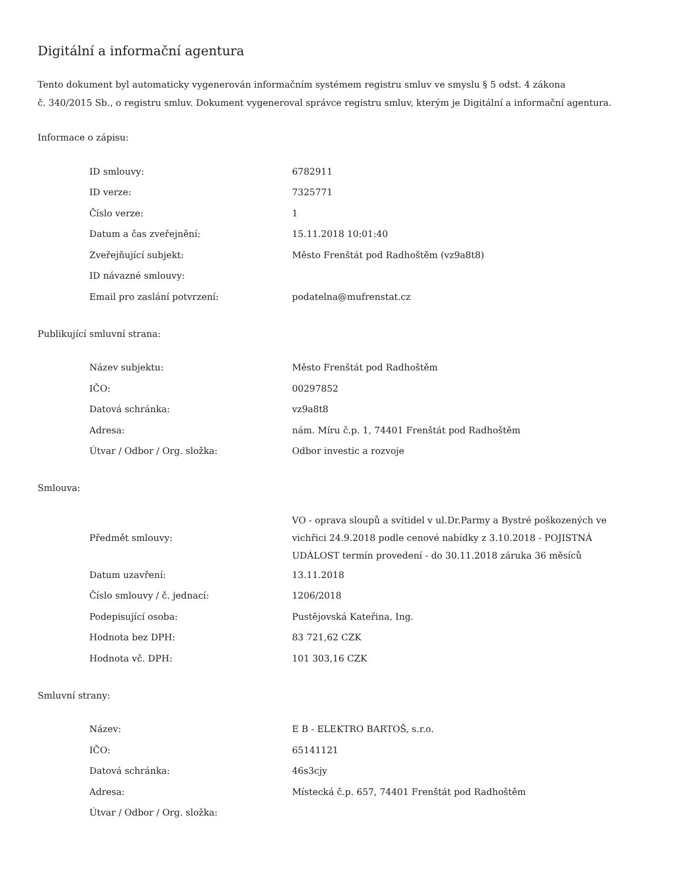Digitální a informační agentura
Tento dokument byl automaticky vygenerován informačním systémem registru smluv ve smyslu § 5 odst. 4 zákona
č. 340/2015 Sb., o registru smluv. Dokument vygeneroval správce registru smluv, kterým je Digitální a informační agentura.
Informace o zápisu:
| ID smlouvy: | 6782911 |
| ID verze: | 7325771 |
| Číslo verze: | 1 |
| Datum a čas zveřejnění: | 15.11.2018 10:01:40 |
| Zveřejňující subjekt: | Město Frenštát pod Radhoštěm (vz9a8t8) |
| ID návazné smlouvy: | |
| Email pro zaslání potvrzení: | podatelna@mufrenstat.cz |
Publikující smluvní strana:
| Název subjektu: | Město Frenštát pod Radhoštěm |
| IČO: | 00297852 |
| Datová schránka: | vz9a8t8 |
| Adresa: | nám. Míru č.p. 1, 74401 Frenštát pod Radhoštěm |
| Útvar / Odbor / Org. složka: | Odbor investic a rozvoje |
Smlouva:
| Předmět smlouvy: | VO - oprava sloupů a svítidel v ul.Dr.Parmy a Bystré poškozených ve vichřici 24.9.2018 podle cenové nabídky z 3.10.2018 - POJISTNÁ UDÁLOST termín provedení - do 30.11.2018 záruka 36 měsíců |
| Datum uzavření: | 13.11.2018 |
| Číslo smlouvy / č. jednací: | 1206/2018 |
| Podepisující osoba: | Pustějovská Kateřina, Ing. |
| Hodnota bez DPH: | 83 721,62 CZK |
| Hodnota vč. DPH: | 101 303,16 CZK |
Smluvní strany:
| Název: | E B - ELEKTRO BARTOŠ, s.r.o. |
| IČO: | 65141121 |
| Datová schránka: | 46s3cjy |
| Adresa: | Místecká č.p. 657, 74401 Frenštát pod Radhoštěm |
| Útvar / Odbor / Org. složka: | |